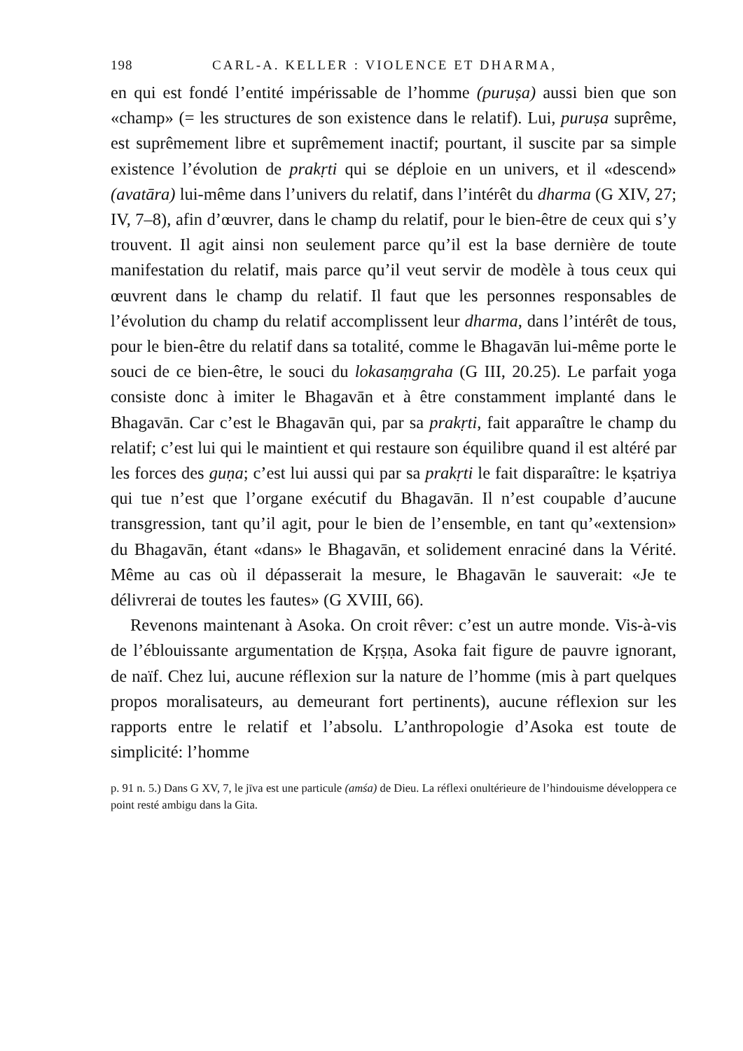198 CARL-A. KELLER : VIOLENCE ET DHARMA,
en qui est fondé l’entité impérissable de l’homme (puruṣa) aussi bien que son «champ» (= les structures de son existence dans le relatif). Lui, puruṣa suprême, est suprêmement libre et suprêmement inactif; pourtant, il suscite par sa simple existence l’évolution de prakṛti qui se déploie en un univers, et il «descend» (avatāra) lui-même dans l’univers du relatif, dans l’intérêt du dharma (G XIV, 27; IV, 7–8), afin d’œuvrer, dans le champ du relatif, pour le bien-être de ceux qui s’y trouvent. Il agit ainsi non seulement parce qu’il est la base dernière de toute manifestation du relatif, mais parce qu’il veut servir de modèle à tous ceux qui œuvrent dans le champ du relatif. Il faut que les personnes responsables de l’évolution du champ du relatif accomplissent leur dharma, dans l’intérêt de tous, pour le bien-être du relatif dans sa totalité, comme le Bhagavān lui-même porte le souci de ce bien-être, le souci du lokasaṃgraha (G III, 20.25). Le parfait yoga consiste donc à imiter le Bhagavān et à être constamment implanté dans le Bhagavān. Car c’est le Bhagavān qui, par sa prakṛti, fait apparaître le champ du relatif; c’est lui qui le maintient et qui restaure son équilibre quand il est altéré par les forces des guṇa; c’est lui aussi qui par sa prakṛti le fait disparaître: le kṣatriya qui tue n’est que l’organe exécutif du Bhagavān. Il n’est coupable d’aucune transgression, tant qu’il agit, pour le bien de l’ensemble, en tant qu’«extension» du Bhagavān, étant «dans» le Bhagavān, et solidement enraciné dans la Vérité. Même au cas où il dépasserait la mesure, le Bhagavān le sauverait: «Je te délivrerai de toutes les fautes» (G XVIII, 66).
Revenons maintenant à Asoka. On croit rêver: c’est un autre monde. Vis-à-vis de l’éblouissante argumentation de Kṛṣṇa, Asoka fait figure de pauvre ignorant, de naïf. Chez lui, aucune réflexion sur la nature de l’homme (mis à part quelques propos moralisateurs, au demeurant fort pertinents), aucune réflexion sur les rapports entre le relatif et l’absolu. L’anthropologie d’Asoka est toute de simplicité: l’homme
p. 91 n. 5.) Dans G XV, 7, le jīva est une particule (amśa) de Dieu. La réflexi onultérieure de l’hindouisme développera ce point resté ambigu dans la Gita.